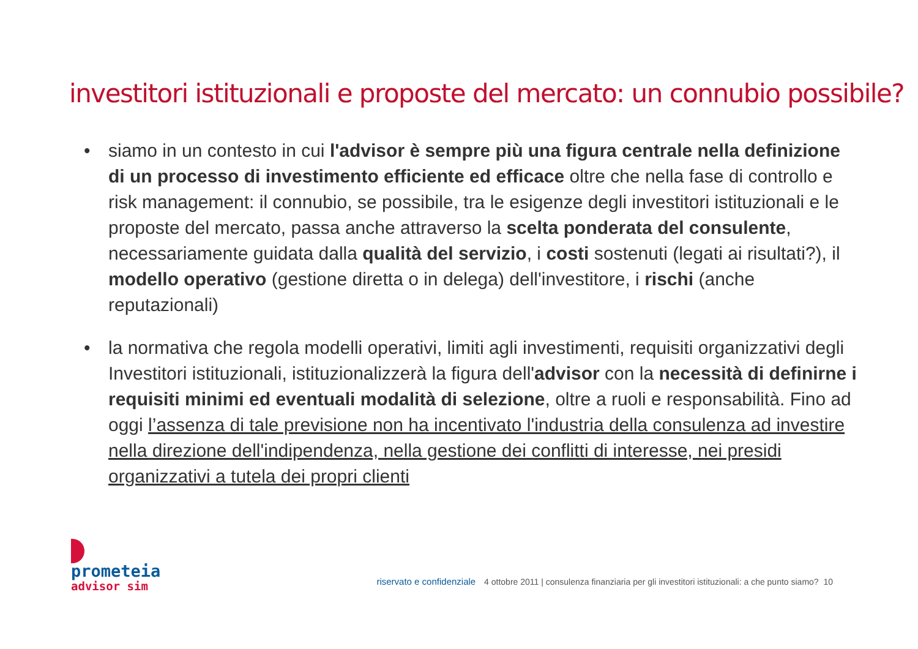investitori istituzionali e proposte del mercato: un connubio possibile?
• siamo in un contesto in cui l'advisor è sempre più una figura centrale nella definizione di un processo di investimento efficiente ed efficace oltre che nella fase di controllo e risk management: il connubio, se possibile, tra le esigenze degli investitori istituzionali e le proposte del mercato, passa anche attraverso la scelta ponderata del consulente, necessariamente guidata dalla qualità del servizio, i costi sostenuti (legati ai risultati?), il modello operativo (gestione diretta o in delega) dell'investitore, i rischi (anche reputazionali)
• la normativa che regola modelli operativi, limiti agli investimenti, requisiti organizzativi degli Investitori istituzionali, istituzionalizzerà la figura dell'advisor con la necessità di definirne i requisiti minimi ed eventuali modalità di selezione, oltre a ruoli e responsabilità. Fino ad oggi l’assenza di tale previsione non ha incentivato l'industria della consulenza ad investire nella direzione dell'indipendenza, nella gestione dei conflitti di interesse, nei presidi organizzativi a tutela dei propri clienti
prometeia
advisor sim
riservato e confidenziale 4 ottobre 2011 | consulenza finanziaria per gli investitori istituzionali: a che punto siamo? 10